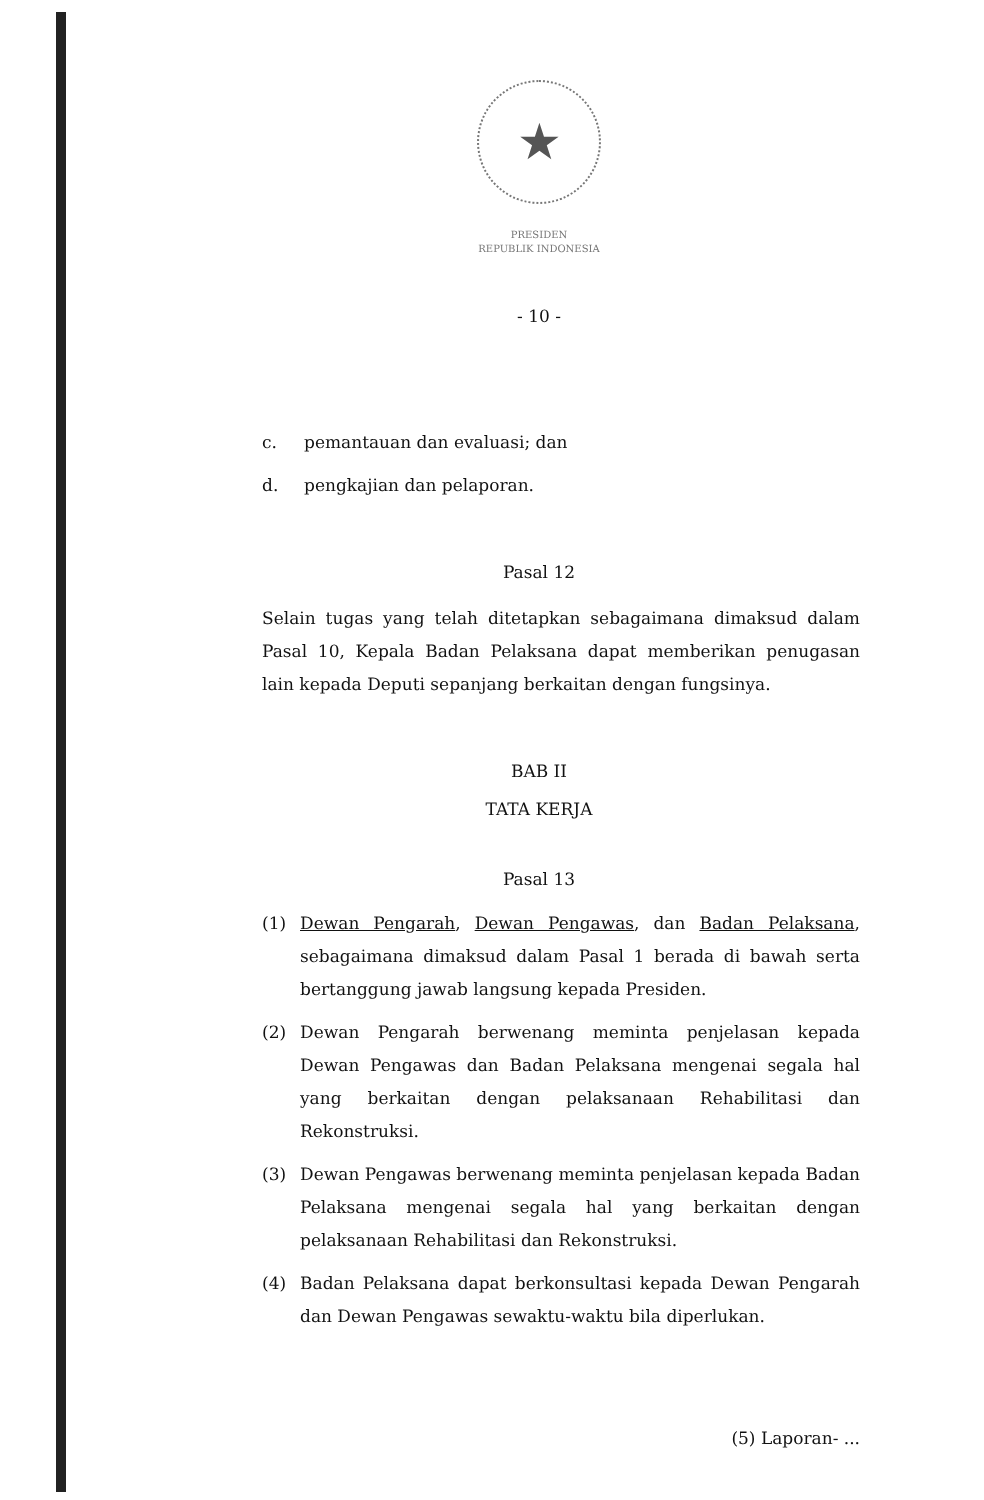★
PRESIDEN
REPUBLIK INDONESIA
- 10 -
c. pemantauan dan evaluasi; dan
d. pengkajian dan pelaporan.
Pasal 12
Selain tugas yang telah ditetapkan sebagaimana dimaksud dalam Pasal 10, Kepala Badan Pelaksana dapat memberikan penugasan lain kepada Deputi sepanjang berkaitan dengan fungsinya.
BAB II
TATA KERJA
Pasal 13
(1) Dewan Pengarah, Dewan Pengawas, dan Badan Pelaksana, sebagaimana dimaksud dalam Pasal 1 berada di bawah serta bertanggung jawab langsung kepada Presiden.
(2) Dewan Pengarah berwenang meminta penjelasan kepada Dewan Pengawas dan Badan Pelaksana mengenai segala hal yang berkaitan dengan pelaksanaan Rehabilitasi dan Rekonstruksi.
(3) Dewan Pengawas berwenang meminta penjelasan kepada Badan Pelaksana mengenai segala hal yang berkaitan dengan pelaksanaan Rehabilitasi dan Rekonstruksi.
(4) Badan Pelaksana dapat berkonsultasi kepada Dewan Pengarah dan Dewan Pengawas sewaktu-waktu bila diperlukan.
(5) Laporan- ...